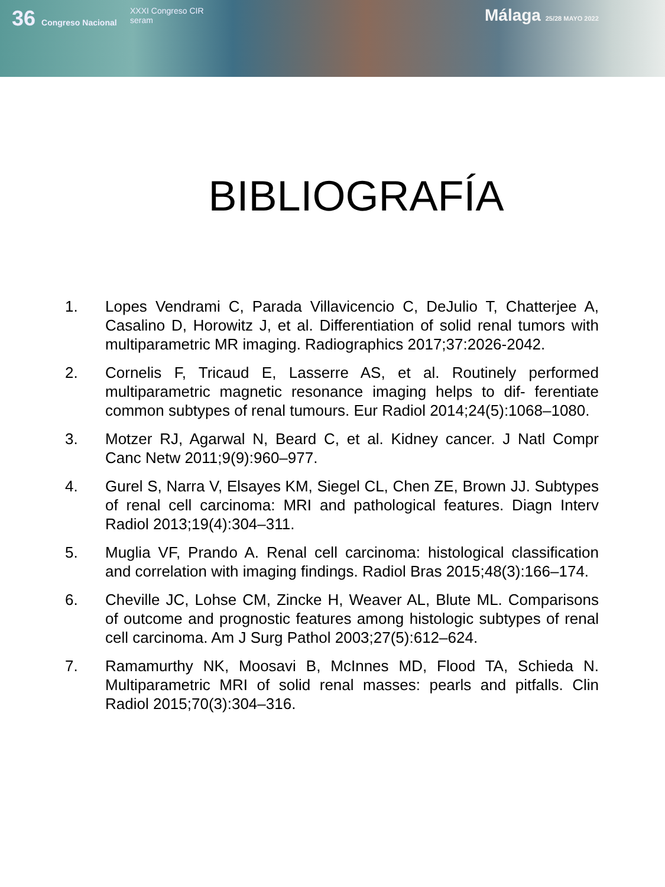36 Congreso Nacional
XXXI Congreso CIR
seram
Málaga 25/28 MAYO 2022
BIBLIOGRAFÍA
1. Lopes Vendrami C, Parada Villavicencio C, DeJulio T, Chatterjee A, Casalino D, Horowitz J, et al. Differentiation of solid renal tumors with multiparametric MR imaging. Radiographics 2017;37:2026-2042.
2. Cornelis F, Tricaud E, Lasserre AS, et al. Routinely performed multiparametric magnetic resonance imaging helps to dif- ferentiate common subtypes of renal tumours. Eur Radiol 2014;24(5):1068–1080.
3. Motzer RJ, Agarwal N, Beard C, et al. Kidney cancer. J Natl Compr Canc Netw 2011;9(9):960–977.
4. Gurel S, Narra V, Elsayes KM, Siegel CL, Chen ZE, Brown JJ. Subtypes of renal cell carcinoma: MRI and pathological features. Diagn Interv Radiol 2013;19(4):304–311.
5. Muglia VF, Prando A. Renal cell carcinoma: histological classification and correlation with imaging findings. Radiol Bras 2015;48(3):166–174.
6. Cheville JC, Lohse CM, Zincke H, Weaver AL, Blute ML. Comparisons of outcome and prognostic features among histologic subtypes of renal cell carcinoma. Am J Surg Pathol 2003;27(5):612–624.
7. Ramamurthy NK, Moosavi B, McInnes MD, Flood TA, Schieda N. Multiparametric MRI of solid renal masses: pearls and pitfalls. Clin Radiol 2015;70(3):304–316.